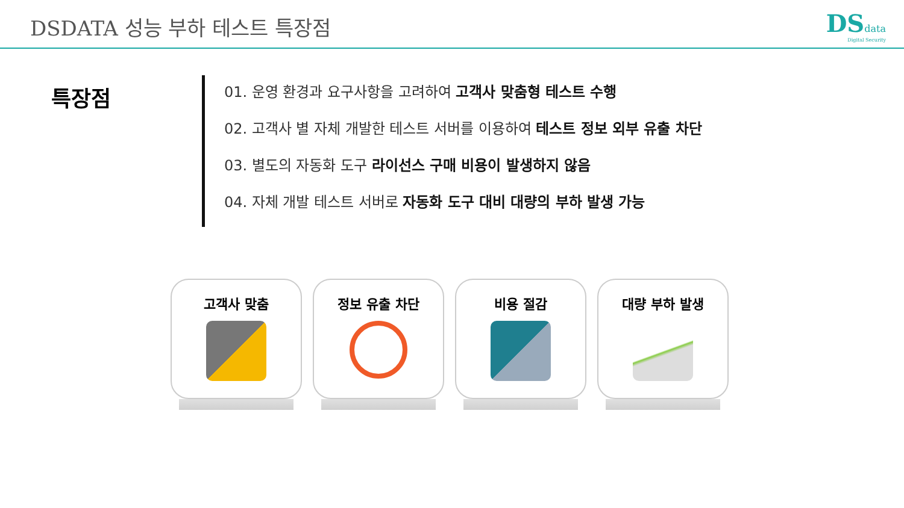DSDATA 성능 부하 테스트 특장점
DSdata
Digital Security
특장점
01. 운영 환경과 요구사항을 고려하여 고객사 맞춤형 테스트 수행
02. 고객사 별 자체 개발한 테스트 서버를 이용하여 테스트 정보 외부 유출 차단
03. 별도의 자동화 도구 라이선스 구매 비용이 발생하지 않음
04. 자체 개발 테스트 서버로 자동화 도구 대비 대량의 부하 발생 가능
고객사 맞춤 정보 유출 차단 비용 절감 대량 부하 발생